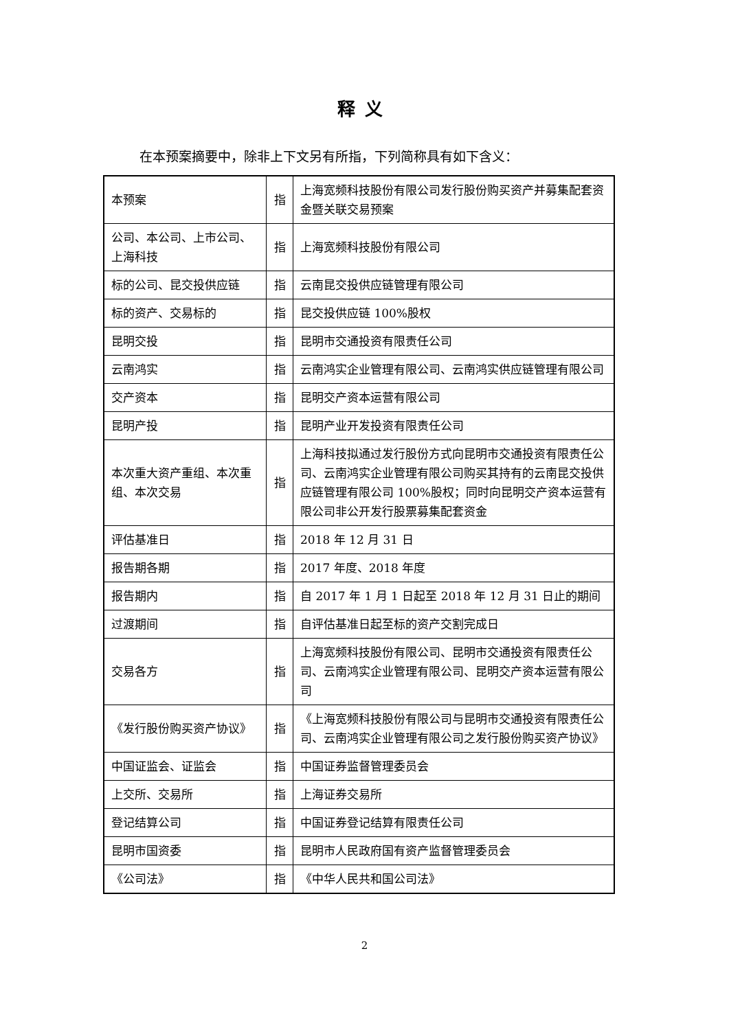释义
在本预案摘要中，除非上下文另有所指，下列简称具有如下含义：
| 本预案 | 指 | 上海宽频科技股份有限公司发行股份购买资产并募集配套资金暨关联交易预案 |
| 公司、本公司、上市公司、上海科技 | 指 | 上海宽频科技股份有限公司 |
| 标的公司、昆交投供应链 | 指 | 云南昆交投供应链管理有限公司 |
| 标的资产、交易标的 | 指 | 昆交投供应链 100%股权 |
| 昆明交投 | 指 | 昆明市交通投资有限责任公司 |
| 云南鸿实 | 指 | 云南鸿实企业管理有限公司、云南鸿实供应链管理有限公司 |
| 交产资本 | 指 | 昆明交产资本运营有限公司 |
| 昆明产投 | 指 | 昆明产业开发投资有限责任公司 |
| 本次重大资产重组、本次重组、本次交易 | 指 | 上海科技拟通过发行股份方式向昆明市交通投资有限责任公司、云南鸿实企业管理有限公司购买其持有的云南昆交投供应链管理有限公司 100%股权；同时向昆明交产资本运营有限公司非公开发行股票募集配套资金 |
| 评估基准日 | 指 | 2018 年 12 月 31 日 |
| 报告期各期 | 指 | 2017 年度、2018 年度 |
| 报告期内 | 指 | 自 2017 年 1 月 1 日起至 2018 年 12 月 31 日止的期间 |
| 过渡期间 | 指 | 自评估基准日起至标的资产交割完成日 |
| 交易各方 | 指 | 上海宽频科技股份有限公司、昆明市交通投资有限责任公司、云南鸿实企业管理有限公司、昆明交产资本运营有限公司 |
| 《发行股份购买资产协议》 | 指 | 《上海宽频科技股份有限公司与昆明市交通投资有限责任公司、云南鸿实企业管理有限公司之发行股份购买资产协议》 |
| 中国证监会、证监会 | 指 | 中国证券监督管理委员会 |
| 上交所、交易所 | 指 | 上海证券交易所 |
| 登记结算公司 | 指 | 中国证券登记结算有限责任公司 |
| 昆明市国资委 | 指 | 昆明市人民政府国有资产监督管理委员会 |
| 《公司法》 | 指 | 《中华人民共和国公司法》 |
2